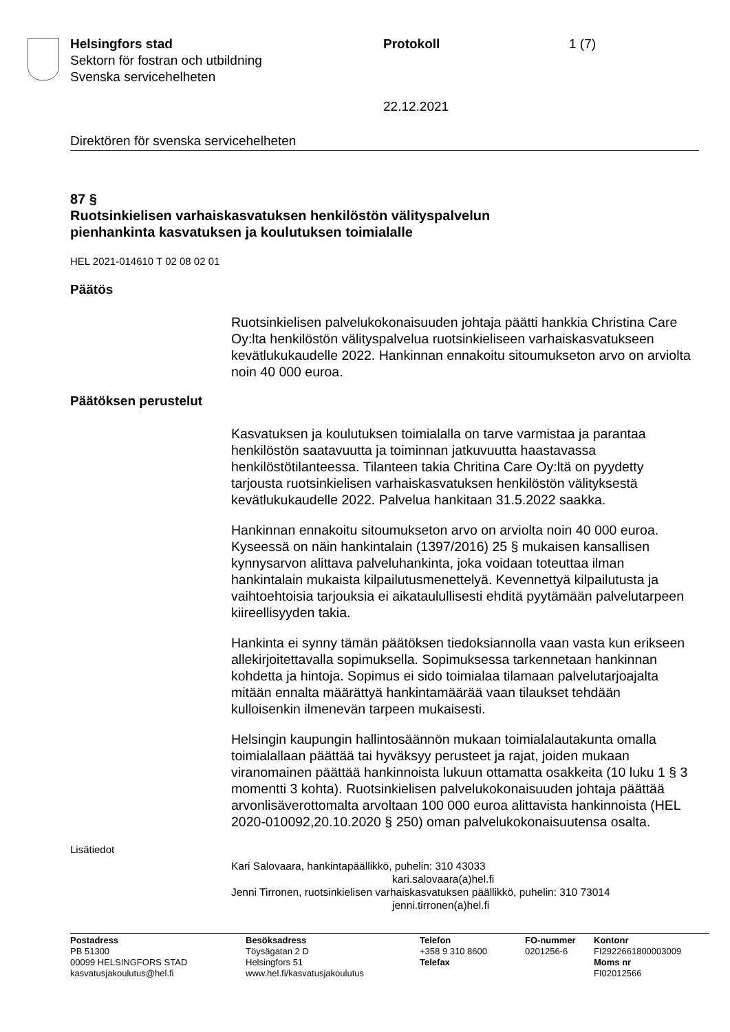Helsingfors stad
Sektorn för fostran och utbildning
Svenska servicehelheten
Protokoll 1 (7)
22.12.2021
Direktören för svenska servicehelheten
87 §
Ruotsinkielisen varhaiskasvatuksen henkilöstön välityspalvelun
pienhankinta kasvatuksen ja koulutuksen toimialalle
HEL 2021-014610 T 02 08 02 01
Päätös
Ruotsinkielisen palvelukokonaisuuden johtaja päätti hankkia Christina Care Oy:lta henkilöstön välityspalvelua ruotsinkieliseen varhaiskasvatukseen kevätlukukaudelle 2022. Hankinnan ennakoitu sitoumukseton arvo on arviolta noin 40 000 euroa.
Päätöksen perustelut
Kasvatuksen ja koulutuksen toimialalla on tarve varmistaa ja parantaa henkilöstön saatavuutta ja toiminnan jatkuvuutta haastavassa henkilöstötilanteessa. Tilanteen takia Chritina Care Oy:ltä on pyydetty tarjousta ruotsinkielisen varhaiskasvatuksen henkilöstön välityksestä kevätlukukaudelle 2022. Palvelua hankitaan 31.5.2022 saakka.
Hankinnan ennakoitu sitoumukseton arvo on arviolta noin 40 000 euroa. Kyseessä on näin hankintalain (1397/2016) 25 § mukaisen kansallisen kynnysarvon alittava palveluhankinta, joka voidaan toteuttaa ilman hankintalain mukaista kilpailutusmenettelyä. Kevennettyä kilpailutusta ja vaihtoehtoisia tarjouksia ei aikataulullisesti ehditä pyytämään palvelutarpeen kiireellisyyden takia.
Hankinta ei synny tämän päätöksen tiedoksiannolla vaan vasta kun erikseen allekirjoitettavalla sopimuksella. Sopimuksessa tarkennetaan hankinnan kohdetta ja hintoja. Sopimus ei sido toimialaa tilamaan palvelutarjoajalta mitään ennalta määrättyä hankintamäärää vaan tilaukset tehdään kulloisenkin ilmenevän tarpeen mukaisesti.
Helsingin kaupungin hallintosäännön mukaan toimialalautakunta omalla toimialallaan päättää tai hyväksyy perusteet ja rajat, joiden mukaan viranomainen päättää hankinnoista lukuun ottamatta osakkeita (10 luku 1 § 3 momentti 3 kohta). Ruotsinkielisen palvelukokonaisuuden johtaja päättää arvonlisäverottomalta arvoltaan 100 000 euroa alittavista hankinnoista (HEL 2020-010092,20.10.2020 § 250) oman palvelukokonaisuutensa osalta.
Lisätiedot
Kari Salovaara, hankintapäällikkö, puhelin: 310 43033
kari.salovaara(a)hel.fi
Jenni Tirronen, ruotsinkielisen varhaiskasvatuksen päällikkö, puhelin: 310 73014
jenni.tirronen(a)hel.fi
Postadress
PB 51300
00099 HELSINGFORS STAD
kasvatusjakoulutus@hel.fi
Besöksadress
Töysägatan 2 D
Helsingfors 51
www.hel.fi/kasvatusjakoulutus
Telefon
+358 9 310 8600
Telefax
FO-nummer
0201256-6
Kontonr
FI2922661800003009
Moms nr
FI02012566